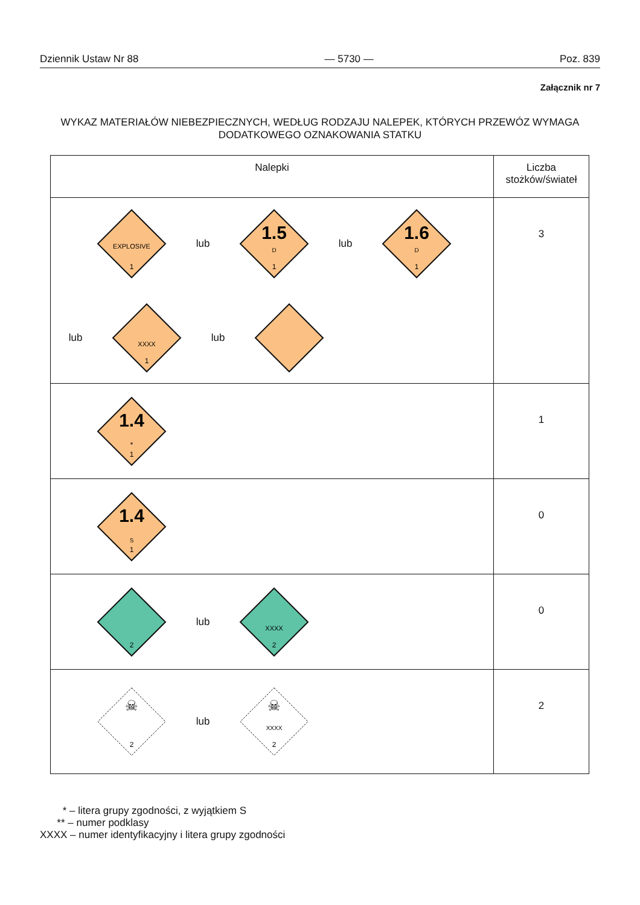Dziennik Ustaw Nr 88 — 5730 — Poz. 839
Załącznik nr 7
WYKAZ MATERIAŁÓW NIEBEZPIECZNYCH, WEDŁUG RODZAJU NALEPEK, KTÓRYCH PRZEWÓZ WYMAGA DODATKOWEGO OZNAKOWANIA STATKU
| Nalepki | Liczba stożków/świateł |
| --- | --- |
| EXPLOSIVE 1 lub 1.5 D 1 lub 1.6 D 1 lub XXXX 1 lub | 3 |
| 1.4 * 1 | 1 |
| 1.4 S 1 | 0 |
| 2 lub XXXX 2 | 0 |
| ☠ 2 lub ☠ XXXX 2 | 2 |
* – litera grupy zgodności, z wyjątkiem S
** – numer podklasy
XXXX – numer identyfikacyjny i litera grupy zgodności